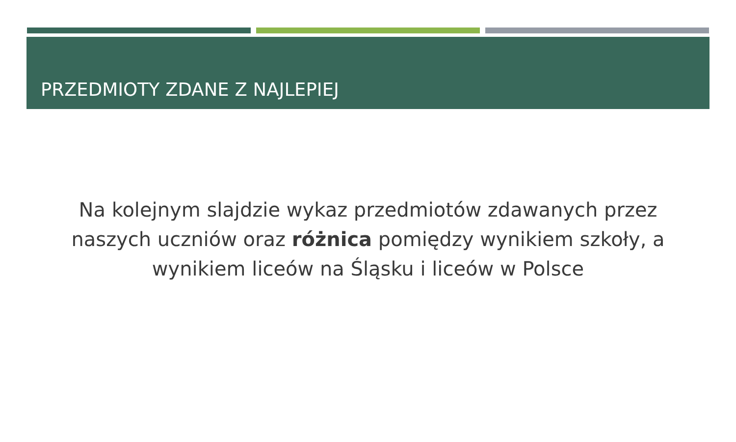PRZEDMIOTY ZDANE Z NAJLEPIEJ
Na kolejnym slajdzie wykaz przedmiotów zdawanych przez naszych uczniów oraz różnica pomiędzy wynikiem szkoły, a wynikiem liceów na Śląsku i liceów w Polsce